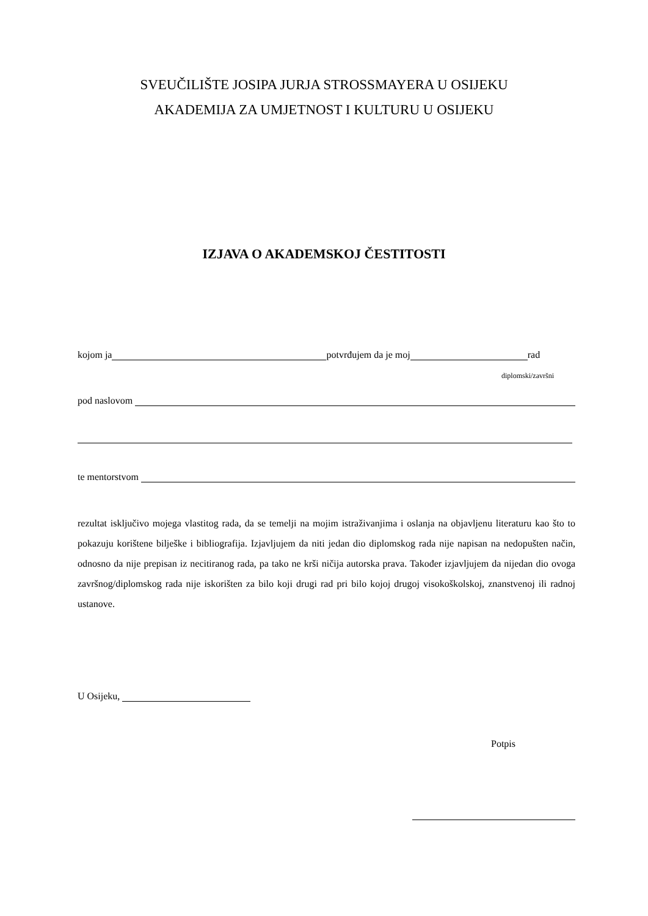SVEUČILIŠTE JOSIPA JURJA STROSSMAYERA U OSIJEKU
AKADEMIJA ZA UMJETNOST I KULTURU U OSIJEKU
IZJAVA O AKADEMSKOJ ČESTITOSTI
kojom ja potvrđujem da je moj rad
diplomski/završni
pod naslovom
te mentorstvom
rezultat isključivo mojega vlastitog rada, da se temelji na mojim istraživanjima i oslanja na objavljenu literaturu kao što to pokazuju korištene bilješke i bibliografija. Izjavljujem da niti jedan dio diplomskog rada nije napisan na nedopušten način, odnosno da nije prepisan iz necitiranog rada, pa tako ne krši ničija autorska prava. Također izjavljujem da nijedan dio ovoga završnog/diplomskog rada nije iskorišten za bilo koji drugi rad pri bilo kojoj drugoj visokoškolskoj, znanstvenoj ili radnoj ustanove.
U Osijeku,
Potpis